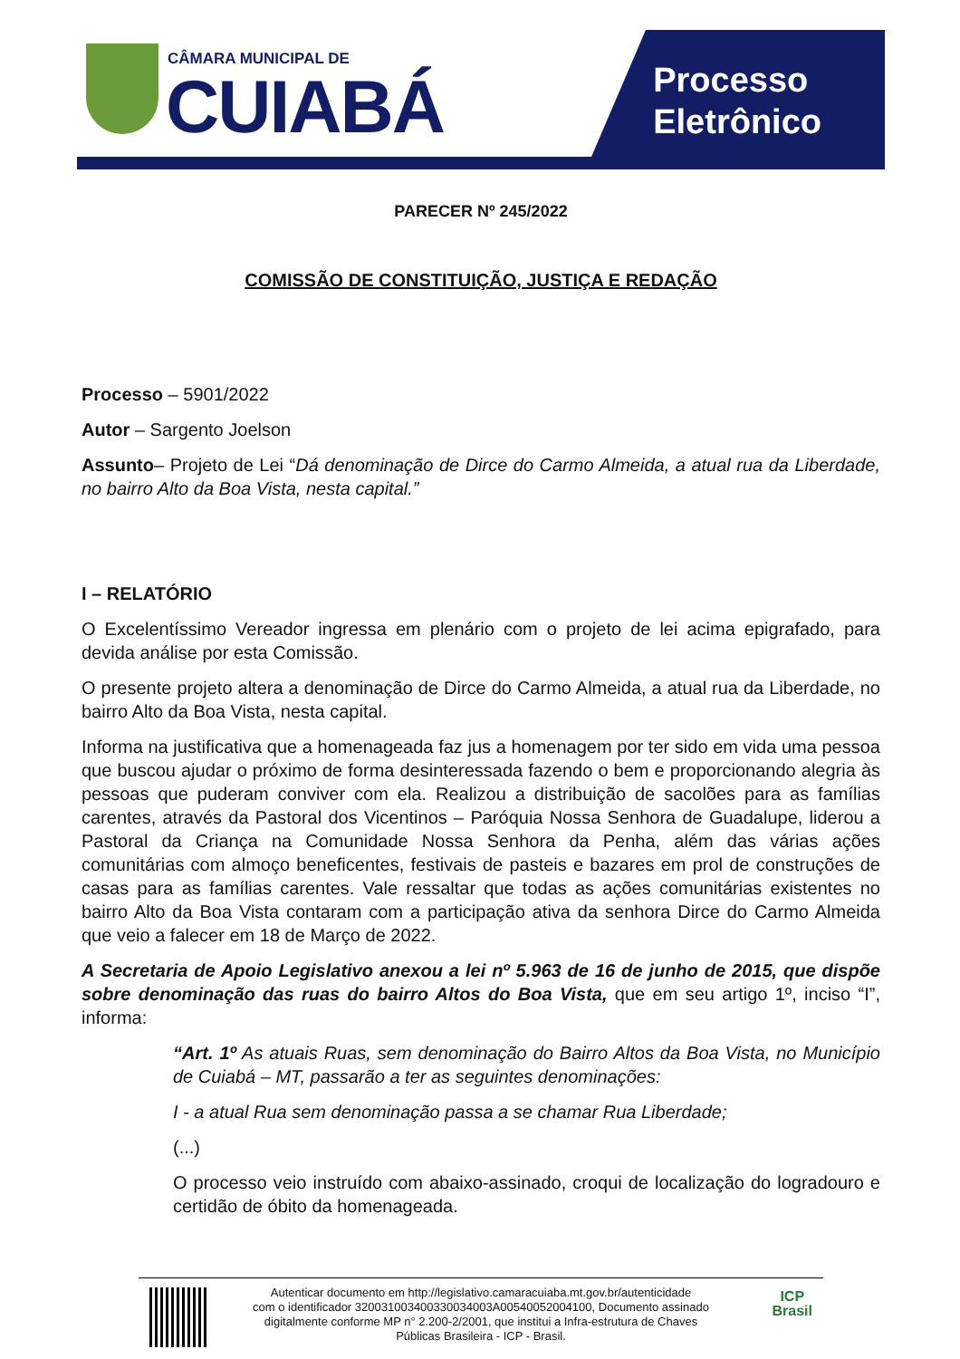CÂMARA MUNICIPAL DE
CUIABÁ
Processo
Eletrônico
PARECER Nº 245/2022
COMISSÃO DE CONSTITUIÇÃO, JUSTIÇA E REDAÇÃO
Processo – 5901/2022
Autor – Sargento Joelson
Assunto– Projeto de Lei “Dá denominação de Dirce do Carmo Almeida, a atual rua da Liberdade, no bairro Alto da Boa Vista, nesta capital.”
I – RELATÓRIO
O Excelentíssimo Vereador ingressa em plenário com o projeto de lei acima epigrafado, para devida análise por esta Comissão.
O presente projeto altera a denominação de Dirce do Carmo Almeida, a atual rua da Liberdade, no bairro Alto da Boa Vista, nesta capital.
Informa na justificativa que a homenageada faz jus a homenagem por ter sido em vida uma pessoa que buscou ajudar o próximo de forma desinteressada fazendo o bem e proporcionando alegria às pessoas que puderam conviver com ela. Realizou a distribuição de sacolões para as famílias carentes, através da Pastoral dos Vicentinos – Paróquia Nossa Senhora de Guadalupe, liderou a Pastoral da Criança na Comunidade Nossa Senhora da Penha, além das várias ações comunitárias com almoço beneficentes, festivais de pasteis e bazares em prol de construções de casas para as famílias carentes. Vale ressaltar que todas as ações comunitárias existentes no bairro Alto da Boa Vista contaram com a participação ativa da senhora Dirce do Carmo Almeida que veio a falecer em 18 de Março de 2022.
A Secretaria de Apoio Legislativo anexou a lei nº 5.963 de 16 de junho de 2015, que dispõe sobre denominação das ruas do bairro Altos do Boa Vista, que em seu artigo 1º, inciso “I”, informa:
“Art. 1º As atuais Ruas, sem denominação do Bairro Altos da Boa Vista, no Município de Cuiabá – MT, passarão a ter as seguintes denominações:
I - a atual Rua sem denominação passa a se chamar Rua Liberdade;
(...)
O processo veio instruído com abaixo-assinado, croqui de localização do logradouro e certidão de óbito da homenageada.
ICP
Brasil
Autenticar documento em http://legislativo.camaracuiaba.mt.gov.br/autenticidade
com o identificador 320031003400330034003A00540052004100, Documento assinado
digitalmente conforme MP n° 2.200-2/2001, que institui a Infra-estrutura de Chaves
Públicas Brasileira - ICP - Brasil.